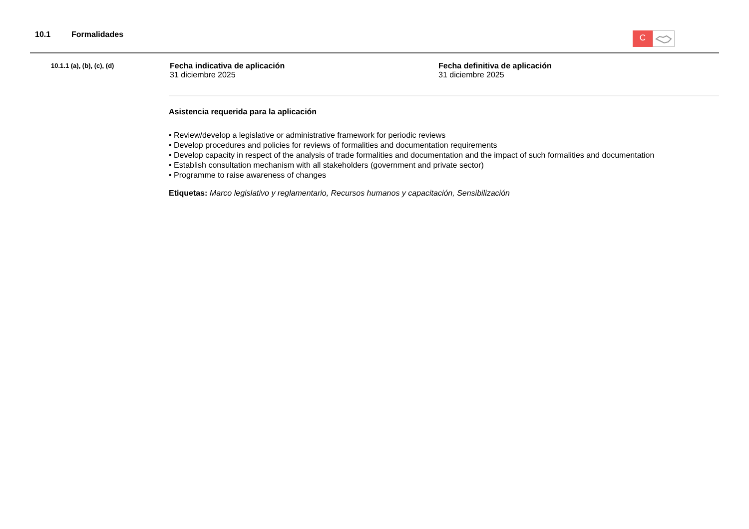10.1 Formalidades
C
10.1.1 (a), (b), (c), (d)
Fecha indicativa de aplicación
31 diciembre 2025
Fecha definitiva de aplicación
31 diciembre 2025
Asistencia requerida para la aplicación
• Review/develop a legislative or administrative framework for periodic reviews
• Develop procedures and policies for reviews of formalities and documentation requirements
• Develop capacity in respect of the analysis of trade formalities and documentation and the impact of such formalities and documentation
• Establish consultation mechanism with all stakeholders (government and private sector)
• Programme to raise awareness of changes
Etiquetas: Marco legislativo y reglamentario, Recursos humanos y capacitación, Sensibilización